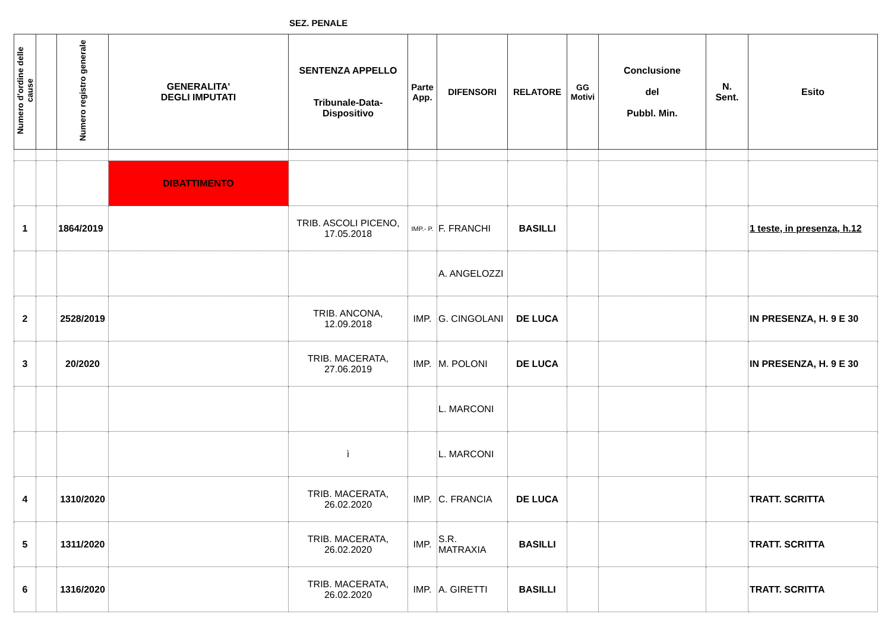SEZ. PENALE
| Numero d'ordine delle cause | | Numero registro generale | GENERALITA' DEGLI IMPUTATI | SENTENZA APPELLO Tribunale-Data-Dispositivo | Parte App. | DIFENSORI | RELATORE | GG Motivi | Conclusione del Pubbl. Min. | N. Sent. | Esito |
| --- | --- | --- | --- | --- | --- | --- | --- | --- | --- | --- | --- |
| | | | DIBATTIMENTO | | | | | | | | |
| 1 | | 1864/2019 | | TRIB. ASCOLI PICENO, 17.05.2018 | IMP.- P. | F. FRANCHI | BASILLI | | | | 1 teste, in presenza, h.12 |
| | | | | | | A. ANGELOZZI | | | | | |
| 2 | | 2528/2019 | | TRIB. ANCONA, 12.09.2018 | IMP. | G. CINGOLANI | DE LUCA | | | | IN PRESENZA, H. 9 E 30 |
| 3 | | 20/2020 | | TRIB. MACERATA, 27.06.2019 | IMP. | M. POLONI | DE LUCA | | | | IN PRESENZA, H. 9 E 30 |
| | | | | | | L. MARCONI | | | | | |
| | | | | ì | | L. MARCONI | | | | | |
| 4 | | 1310/2020 | | TRIB. MACERATA, 26.02.2020 | IMP. | C. FRANCIA | DE LUCA | | | | TRATT. SCRITTA |
| 5 | | 1311/2020 | | TRIB. MACERATA, 26.02.2020 | IMP. | S.R. MATRAXIA | BASILLI | | | | TRATT. SCRITTA |
| 6 | | 1316/2020 | | TRIB. MACERATA, 26.02.2020 | IMP. | A. GIRETTI | BASILLI | | | | TRATT. SCRITTA |